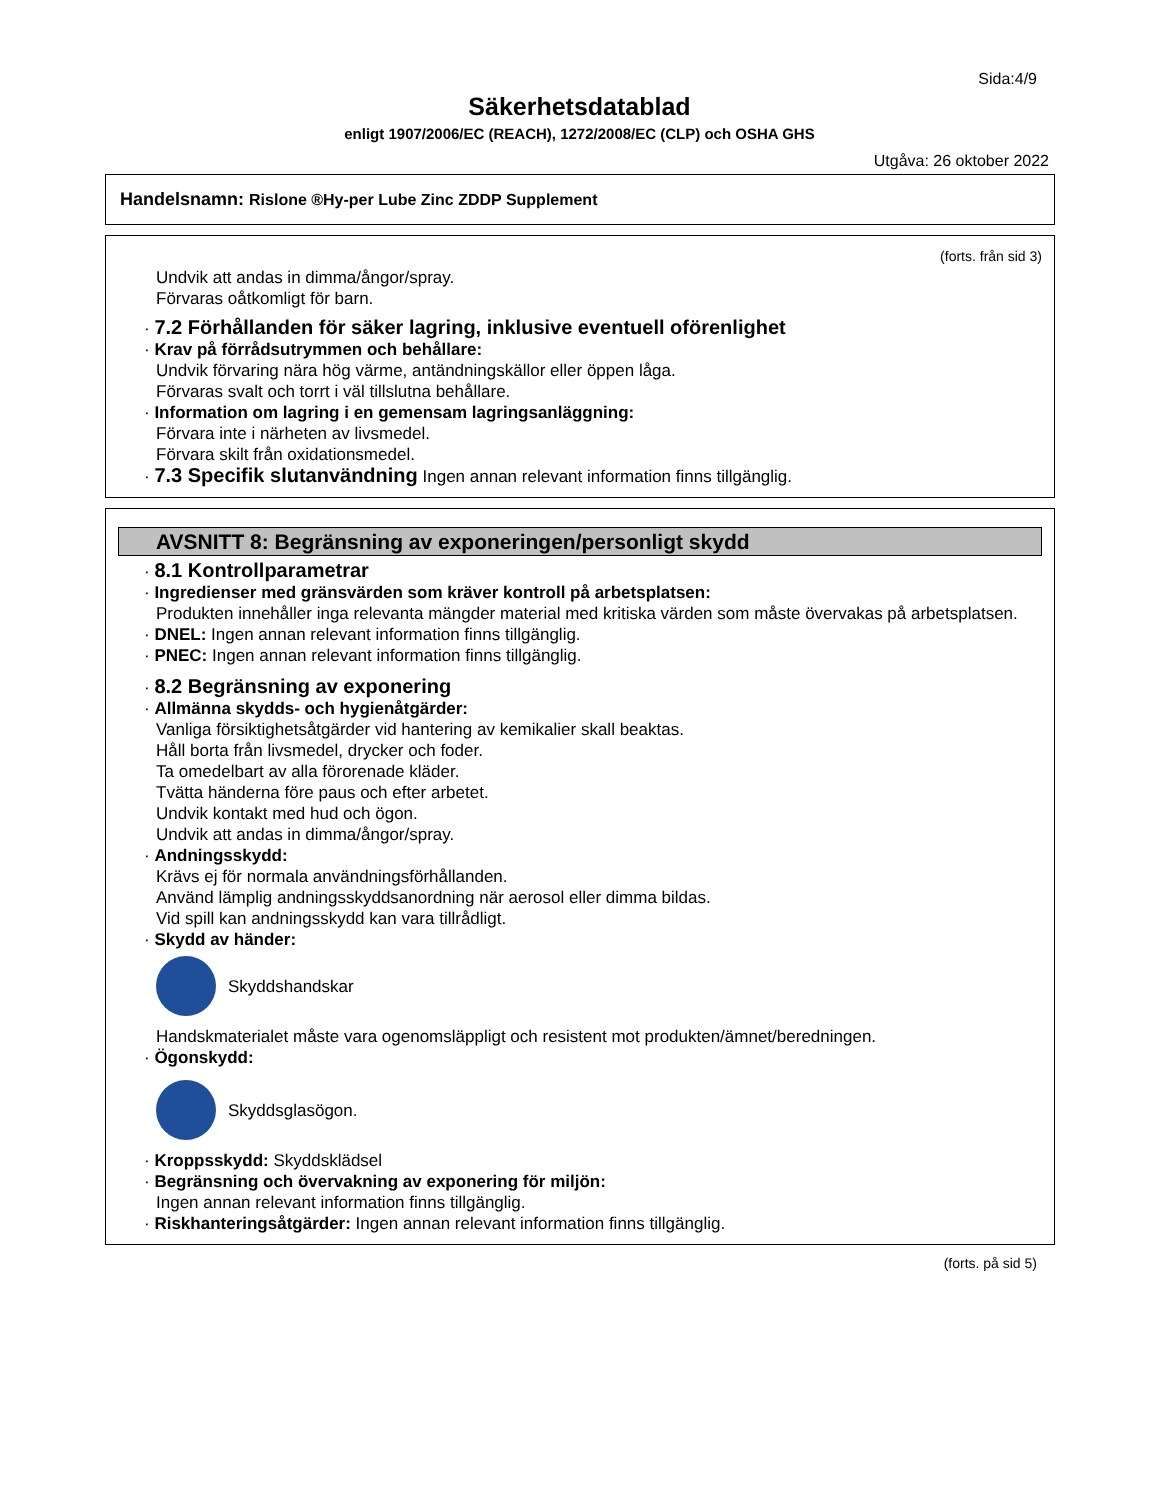Sida:4/9
Säkerhetsdatablad
enligt 1907/2006/EC (REACH), 1272/2008/EC (CLP) och OSHA GHS
Utgåva: 26 oktober 2022
Handelsnamn: Rislone ®Hy-per Lube Zinc ZDDP Supplement
(forts. från sid 3)
Undvik att andas in dimma/ångor/spray.
Förvaras oåtkomligt för barn.
· 7.2 Förhållanden för säker lagring, inklusive eventuell oförenlighet
· Krav på förrådsutrymmen och behållare:
Undvik förvaring nära hög värme, antändningskällor eller öppen låga.
Förvaras svalt och torrt i väl tillslutna behållare.
· Information om lagring i en gemensam lagringsanläggning:
Förvara inte i närheten av livsmedel.
Förvara skilt från oxidationsmedel.
· 7.3 Specifik slutanvändning Ingen annan relevant information finns tillgänglig.
AVSNITT 8: Begränsning av exponeringen/personligt skydd
· 8.1 Kontrollparametrar
· Ingredienser med gränsvärden som kräver kontroll på arbetsplatsen:
Produkten innehåller inga relevanta mängder material med kritiska värden som måste övervakas på arbetsplatsen.
· DNEL: Ingen annan relevant information finns tillgänglig.
· PNEC: Ingen annan relevant information finns tillgänglig.
· 8.2 Begränsning av exponering
· Allmänna skydds- och hygienåtgärder:
Vanliga försiktighetsåtgärder vid hantering av kemikalier skall beaktas.
Håll borta från livsmedel, drycker och foder.
Ta omedelbart av alla förorenade kläder.
Tvätta händerna före paus och efter arbetet.
Undvik kontakt med hud och ögon.
Undvik att andas in dimma/ångor/spray.
· Andningsskydd:
Krävs ej för normala användningsförhållanden.
Använd lämplig andningsskyddsanordning när aerosol eller dimma bildas.
Vid spill kan andningsskydd kan vara tillrådligt.
· Skydd av händer:
Skyddshandskar
Handskmaterialet måste vara ogenomsläppligt och resistent mot produkten/ämnet/beredningen.
· Ögonskydd:
Skyddsglasögon.
· Kroppsskydd: Skyddsklädsel
· Begränsning och övervakning av exponering för miljön:
Ingen annan relevant information finns tillgänglig.
· Riskhanteringsåtgärder: Ingen annan relevant information finns tillgänglig.
(forts. på sid 5)